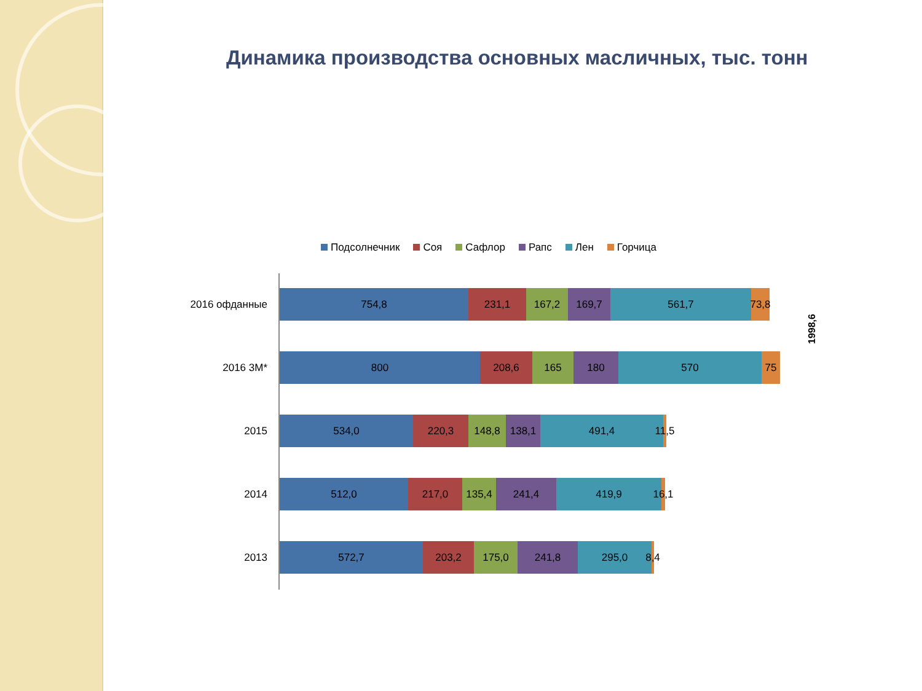Динамика производства основных масличных, тыс. тонн
Подсолнечник Соя Сафлор Рапс Лен Горчица
2016 офданные
754,8 231,1 167,2 169,7 561,7 73,8
2016 3М*
800 208,6 165 180 570 75
2015
534,0 220,3 148,8 138,1 491,4 11,5
2014
512,0 217,0 135,4 241,4 419,9 16,1
2013
572,7 203,2 175,0 241,8 295,0 8,4
1998,6